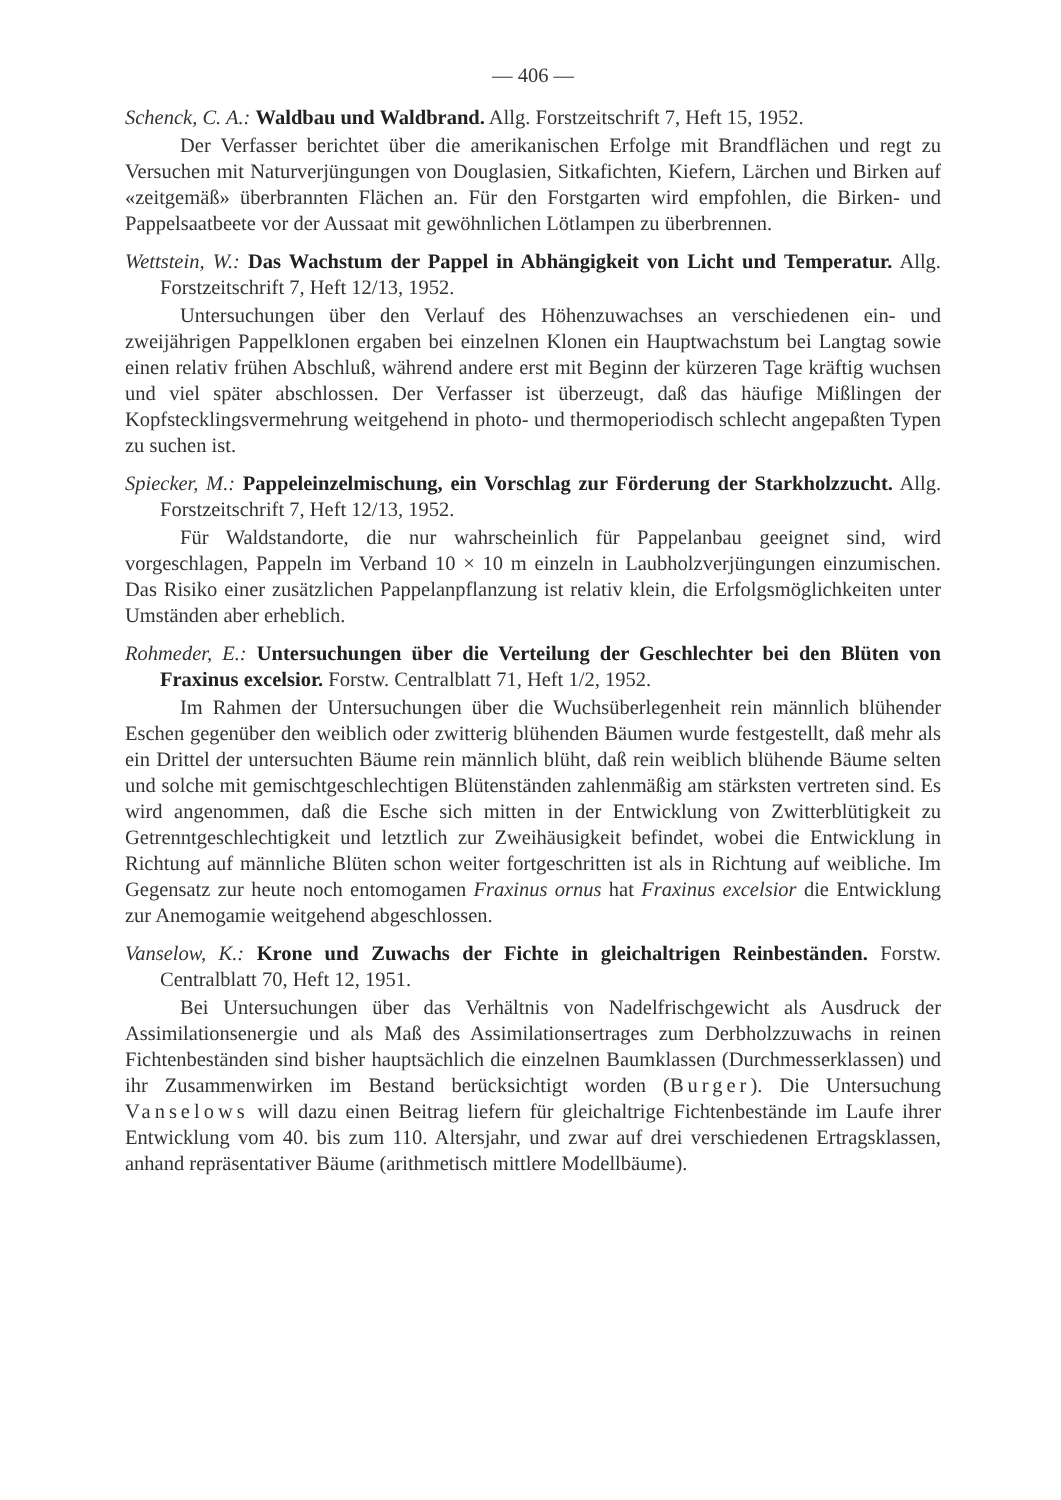— 406 —
Schenck, C. A.: Waldbau und Waldbrand. Allg. Forstzeitschrift 7, Heft 15, 1952.
Der Verfasser berichtet über die amerikanischen Erfolge mit Brandflächen und regt zu Versuchen mit Naturverjüngungen von Douglasien, Sitkafichten, Kiefern, Lärchen und Birken auf «zeitgemäß» überbrannten Flächen an. Für den Forstgarten wird empfohlen, die Birken- und Pappelsaatbeete vor der Aussaat mit gewöhnlichen Lötlampen zu überbrennen.
Wettstein, W.: Das Wachstum der Pappel in Abhängigkeit von Licht und Temperatur. Allg. Forstzeitschrift 7, Heft 12/13, 1952.
Untersuchungen über den Verlauf des Höhenzuwachses an verschiedenen ein- und zweijährigen Pappelklonen ergaben bei einzelnen Klonen ein Hauptwachstum bei Langtag sowie einen relativ frühen Abschluß, während andere erst mit Beginn der kürzeren Tage kräftig wuchsen und viel später abschlossen. Der Verfasser ist überzeugt, daß das häufige Mißlingen der Kopfstecklingsvermehrung weitgehend in photo- und thermoperiodisch schlecht angepaßten Typen zu suchen ist.
Spiecker, M.: Pappeleinzelmischung, ein Vorschlag zur Förderung der Starkholzzucht. Allg. Forstzeitschrift 7, Heft 12/13, 1952.
Für Waldstandorte, die nur wahrscheinlich für Pappelanbau geeignet sind, wird vorgeschlagen, Pappeln im Verband 10 × 10 m einzeln in Laubholzverjüngungen einzumischen. Das Risiko einer zusätzlichen Pappelanpflanzung ist relativ klein, die Erfolgsmöglichkeiten unter Umständen aber erheblich.
Rohmeder, E.: Untersuchungen über die Verteilung der Geschlechter bei den Blüten von Fraxinus excelsior. Forstw. Centralblatt 71, Heft 1/2, 1952.
Im Rahmen der Untersuchungen über die Wuchsüberlegenheit rein männlich blühender Eschen gegenüber den weiblich oder zwitterig blühenden Bäumen wurde festgestellt, daß mehr als ein Drittel der untersuchten Bäume rein männlich blüht, daß rein weiblich blühende Bäume selten und solche mit gemischtgeschlechtigen Blütenständen zahlenmäßig am stärksten vertreten sind. Es wird angenommen, daß die Esche sich mitten in der Entwicklung von Zwitterblütigkeit zu Getrenntgeschlechtigkeit und letztlich zur Zweihäusigkeit befindet, wobei die Entwicklung in Richtung auf männliche Blüten schon weiter fortgeschritten ist als in Richtung auf weibliche. Im Gegensatz zur heute noch entomogamen Fraxinus ornus hat Fraxinus excelsior die Entwicklung zur Anemogamie weitgehend abgeschlossen.
Vanselow, K.: Krone und Zuwachs der Fichte in gleichaltrigen Reinbeständen. Forstw. Centralblatt 70, Heft 12, 1951.
Bei Untersuchungen über das Verhältnis von Nadelfrischgewicht als Ausdruck der Assimilationsenergie und als Maß des Assimilationsertrages zum Derbholzzuwachs in reinen Fichtenbeständen sind bisher hauptsächlich die einzelnen Baumklassen (Durchmesserklassen) und ihr Zusammenwirken im Bestand berücksichtigt worden (Burger). Die Untersuchung Vanselows will dazu einen Beitrag liefern für gleichaltrige Fichtenbestände im Laufe ihrer Entwicklung vom 40. bis zum 110. Altersjahr, und zwar auf drei verschiedenen Ertragsklassen, anhand repräsentativer Bäume (arithmetisch mittlere Modellbäume).